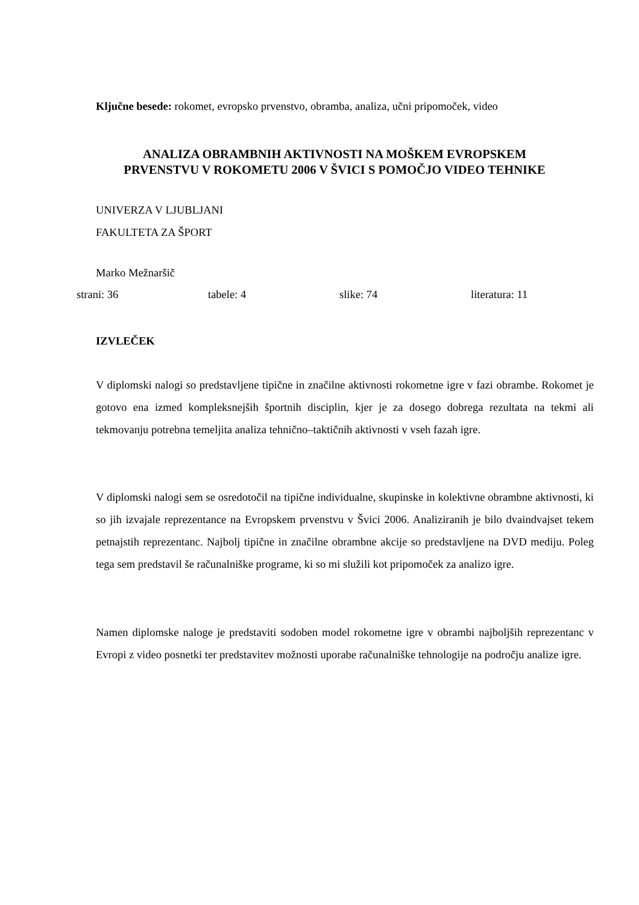Ključne besede: rokomet, evropsko prvenstvo, obramba, analiza, učni pripomoček, video
ANALIZA OBRAMBNIH AKTIVNOSTI NA MOŠKEM EVROPSKEM
PRVENSTVU V ROKOMETU 2006 V ŠVICI S POMOČJO VIDEO TEHNIKE
UNIVERZA V LJUBLJANI
FAKULTETA ZA ŠPORT
Marko Mežnaršič
strani: 36 tabele: 4 slike: 74 literatura: 11
IZVLEČEK
V diplomski nalogi so predstavljene tipične in značilne aktivnosti rokometne igre v fazi obrambe. Rokomet je gotovo ena izmed kompleksnejših športnih disciplin, kjer je za dosego dobrega rezultata na tekmi ali tekmovanju potrebna temeljita analiza tehnično–taktičnih aktivnosti v vseh fazah igre.
V diplomski nalogi sem se osredotočil na tipične individualne, skupinske in kolektivne obrambne aktivnosti, ki so jih izvajale reprezentance na Evropskem prvenstvu v Švici 2006. Analiziranih je bilo dvaindvajset tekem petnajstih reprezentanc. Najbolj tipične in značilne obrambne akcije so predstavljene na DVD mediju. Poleg tega sem predstavil še računalniške programe, ki so mi služili kot pripomoček za analizo igre.
Namen diplomske naloge je predstaviti sodoben model rokometne igre v obrambi najboljših reprezentanc v Evropi z video posnetki ter predstavitev možnosti uporabe računalniške tehnologije na področju analize igre.